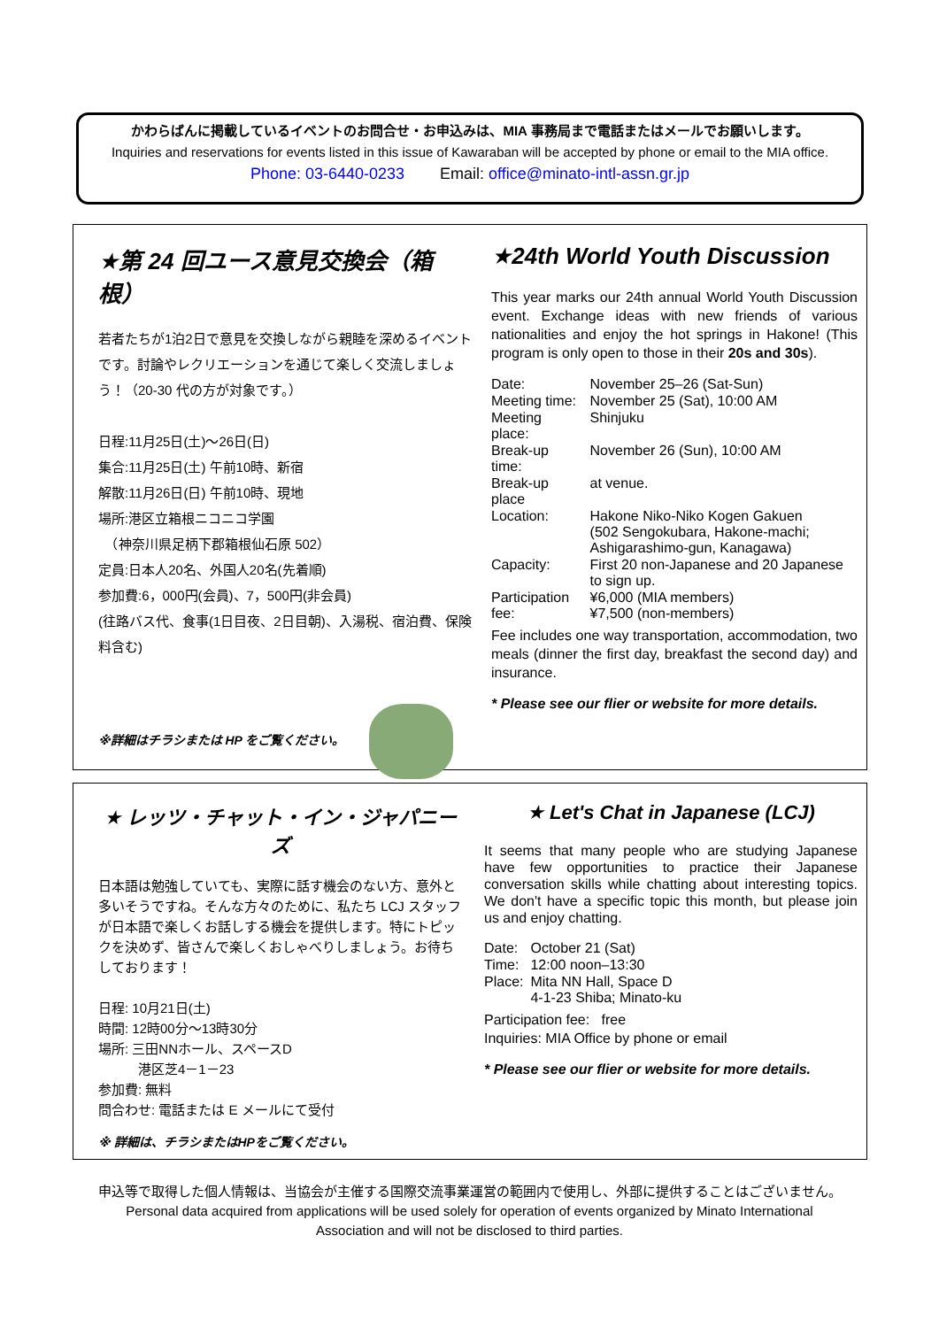かわらばんに掲載しているイベントのお問合せ・お申込みは、MIA 事務局まで電話またはメールでお願いします。
Inquiries and reservations for events listed in this issue of Kawaraban will be accepted by phone or email to the MIA office.
Phone: 03-6440-0233 Email: office@minato-intl-assn.gr.jp
★第 24 回ユース意見交換会（箱根）
若者たちが1泊2日で意見を交換しながら親睦を深めるイベントです。討論やレクリエーションを通じて楽しく交流しましょう！（20-30 代の方が対象です。）
日程:11月25日(土)～26日(日)
集合:11月25日(土) 午前10時、新宿
解散:11月26日(日) 午前10時、現地
場所:港区立箱根ニコニコ学園
　（神奈川県足柄下郡箱根仙石原 502）
定員:日本人20名、外国人20名(先着順)
参加費:6，000円(会員)、7，500円(非会員)
(往路バス代、食事(1日目夜、2日目朝)、入湯税、宿泊費、保険料含む)
※詳細はチラシまたは HP をご覧ください。
★24th World Youth Discussion
This year marks our 24th annual World Youth Discussion event. Exchange ideas with new friends of various nationalities and enjoy the hot springs in Hakone! (This program is only open to those in their 20s and 30s).
| Date: | November 25–26 (Sat-Sun) |
| Meeting time: | November 25 (Sat), 10:00 AM |
| Meeting place: | Shinjuku |
| Break-up time: | November 26 (Sun), 10:00 AM |
| Break-up place | at venue. |
| Location: | Hakone Niko-Niko Kogen Gakuen (502 Sengokubara, Hakone-machi; Ashigarashimo-gun, Kanagawa) |
| Capacity: | First 20 non-Japanese and 20 Japanese to sign up. |
| Participation fee: | ¥6,000 (MIA members) ¥7,500 (non-members) |
Fee includes one way transportation, accommodation, two meals (dinner the first day, breakfast the second day) and insurance.
* Please see our flier or website for more details.
★ レッツ・チャット・イン・ジャパニーズ
日本語は勉強していても、実際に話す機会のない方、意外と多いそうですね。そんな方々のために、私たち LCJ スタッフが日本語で楽しくお話しする機会を提供します。特にトピックを決めず、皆さんで楽しくおしゃべりしましょう。お待ちしております！
日程: 10月21日(土)
時間: 12時00分～13時30分
場所: 三田NNホール、スペースD
　　　港区芝4－1－23
参加費: 無料
問合わせ: 電話または E メールにて受付
※ 詳細は、チラシまたはHPをご覧ください。
★ Let's Chat in Japanese (LCJ)
It seems that many people who are studying Japanese have few opportunities to practice their Japanese conversation skills while chatting about interesting topics. We don't have a specific topic this month, but please join us and enjoy chatting.
| Date: | October 21 (Sat) |
| Time: | 12:00 noon–13:30 |
| Place: | Mita NN Hall, Space D 4-1-23 Shiba; Minato-ku |
Participation fee: free
Inquiries: MIA Office by phone or email
* Please see our flier or website for more details.
申込等で取得した個人情報は、当協会が主催する国際交流事業運営の範囲内で使用し、外部に提供することはございません。
Personal data acquired from applications will be used solely for operation of events organized by Minato International
Association and will not be disclosed to third parties.